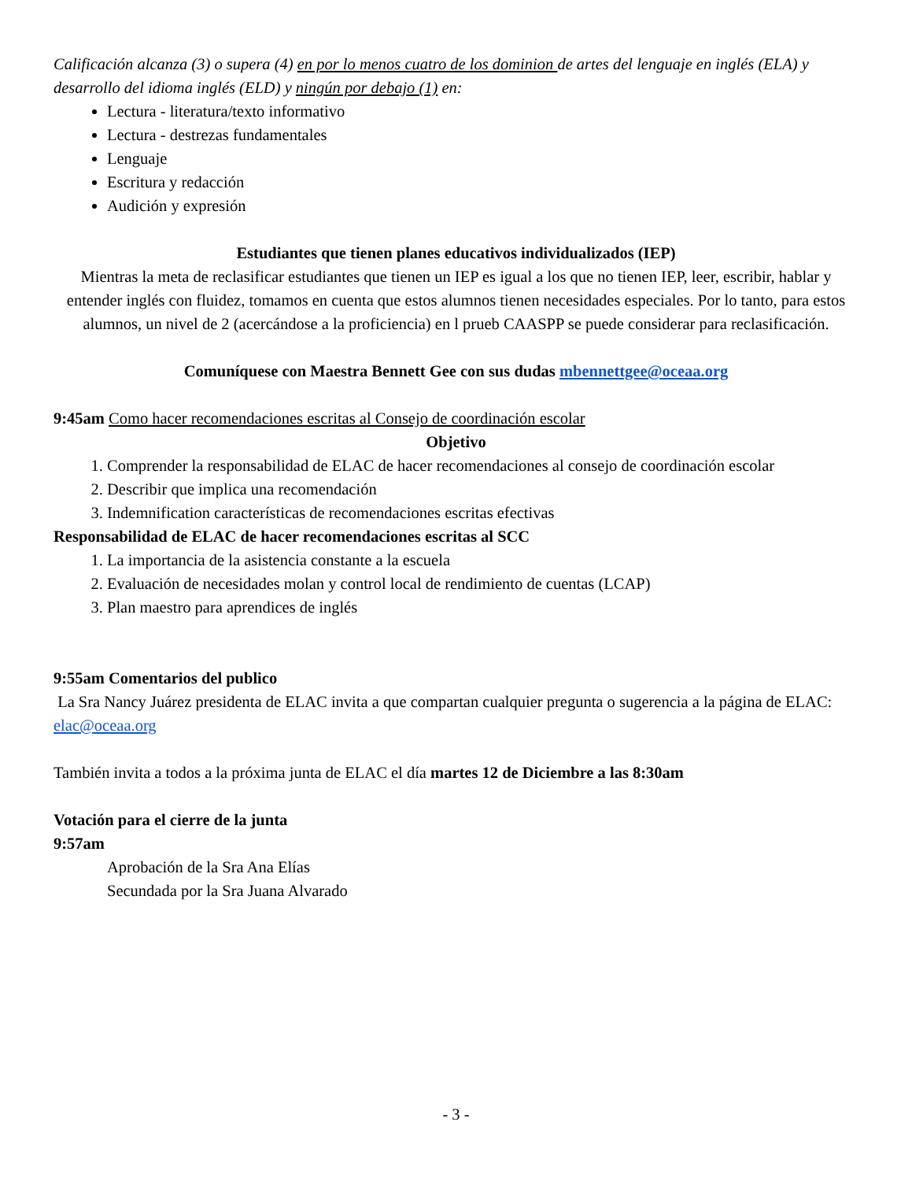Calificación alcanza (3) o supera (4) en por lo menos cuatro de los dominion de artes del lenguaje en inglés (ELA) y desarrollo del idioma inglés (ELD) y ningún por debajo (1) en:
Lectura - literatura/texto informativo
Lectura - destrezas fundamentales
Lenguaje
Escritura y redacción
Audición y expresión
Estudiantes que tienen planes educativos individualizados (IEP)
Mientras la meta de reclasificar estudiantes que tienen un IEP es igual a los que no tienen IEP, leer, escribir, hablar y entender inglés con fluidez, tomamos en cuenta que estos alumnos tienen necesidades especiales. Por lo tanto, para estos alumnos, un nivel de 2 (acercándose a la proficiencia) en l prueb CAASPP se puede considerar para reclasificación.
Comuníquese con Maestra Bennett Gee con sus dudas mbennettgee@oceaa.org
9:45am Como hacer recomendaciones escritas al Consejo de coordinación escolar
Objetivo
1. Comprender la responsabilidad de ELAC de hacer recomendaciones al consejo de coordinación escolar
2. Describir que implica una recomendación
3. Indemnification características de recomendaciones escritas efectivas
Responsabilidad de ELAC de hacer recomendaciones escritas al SCC
1. La importancia de la asistencia constante a la escuela
2. Evaluación de necesidades molan y control local de rendimiento de cuentas (LCAP)
3. Plan maestro para aprendices de inglés
9:55am Comentarios del publico
La Sra Nancy Juárez presidenta de ELAC invita a que compartan cualquier pregunta o sugerencia a la página de ELAC: elac@oceaa.org
También invita a todos a la próxima junta de ELAC el día martes 12 de Diciembre a las 8:30am
Votación para el cierre de la junta
9:57am
Aprobación de la Sra Ana Elías
Secundada por la Sra Juana Alvarado
- 3 -